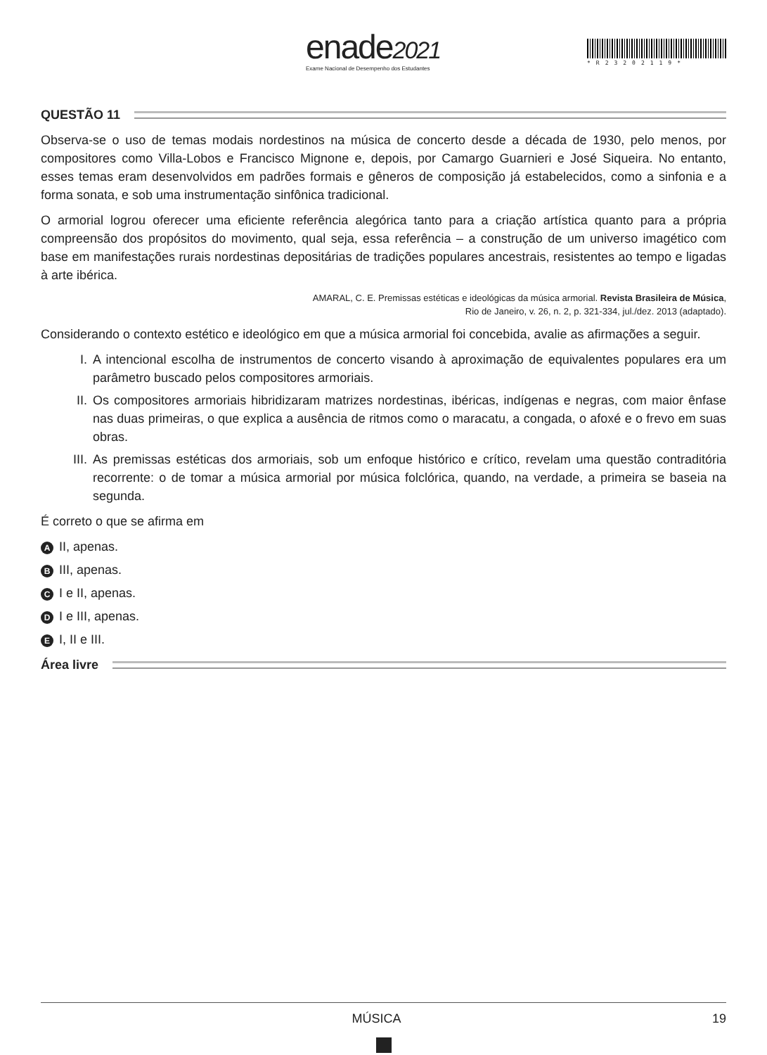enade2021
Exame Nacional de Desempenho dos Estudantes
*R23202119*
QUESTÃO 11
Observa-se o uso de temas modais nordestinos na música de concerto desde a década de 1930, pelo menos, por compositores como Villa-Lobos e Francisco Mignone e, depois, por Camargo Guarnieri e José Siqueira. No entanto, esses temas eram desenvolvidos em padrões formais e gêneros de composição já estabelecidos, como a sinfonia e a forma sonata, e sob uma instrumentação sinfônica tradicional.
O armorial logrou oferecer uma eficiente referência alegórica tanto para a criação artística quanto para a própria compreensão dos propósitos do movimento, qual seja, essa referência – a construção de um universo imagético com base em manifestações rurais nordestinas depositárias de tradições populares ancestrais, resistentes ao tempo e ligadas à arte ibérica.
AMARAL, C. E. Premissas estéticas e ideológicas da música armorial. Revista Brasileira de Música,
Rio de Janeiro, v. 26, n. 2, p. 321-334, jul./dez. 2013 (adaptado).
Considerando o contexto estético e ideológico em que a música armorial foi concebida, avalie as afirmações a seguir.
I. A intencional escolha de instrumentos de concerto visando à aproximação de equivalentes populares era um parâmetro buscado pelos compositores armoriais.
II. Os compositores armoriais hibridizaram matrizes nordestinas, ibéricas, indígenas e negras, com maior ênfase nas duas primeiras, o que explica a ausência de ritmos como o maracatu, a congada, o afoxé e o frevo em suas obras.
III. As premissas estéticas dos armoriais, sob um enfoque histórico e crítico, revelam uma questão contraditória recorrente: o de tomar a música armorial por música folclórica, quando, na verdade, a primeira se baseia na segunda.
É correto o que se afirma em
A II, apenas.
B III, apenas.
C I e II, apenas.
D I e III, apenas.
E I, II e III.
Área livre
MÚSICA 19